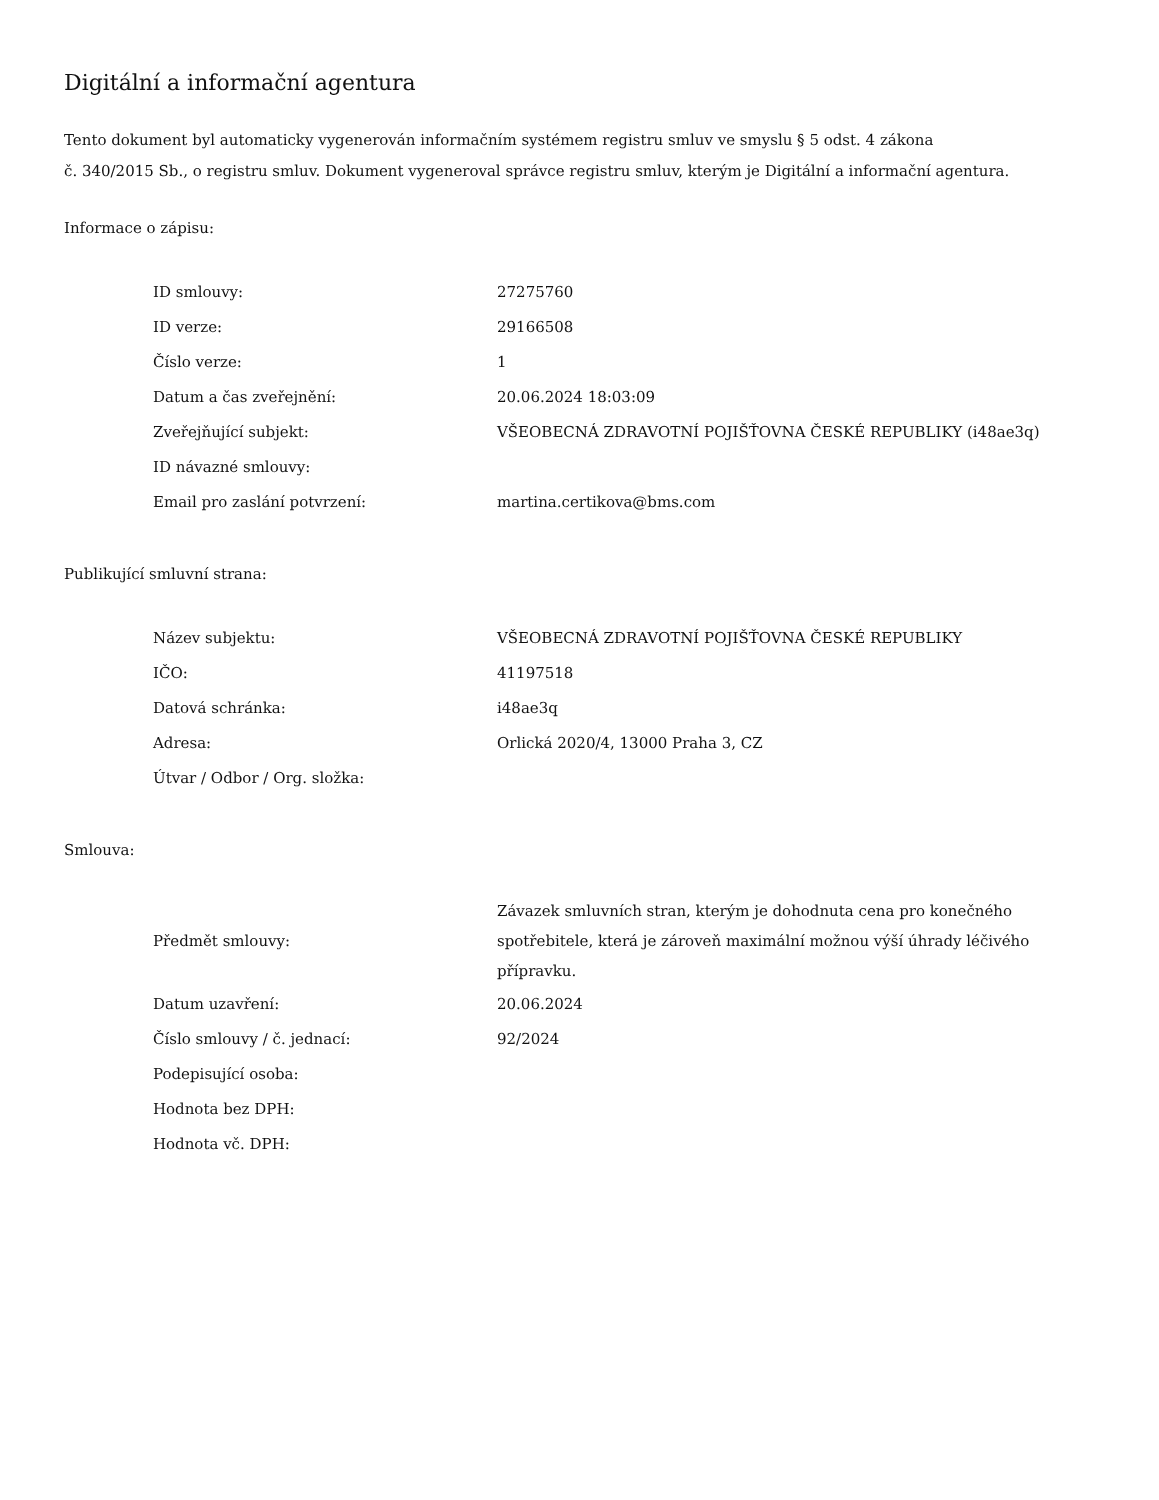Digitální a informační agentura
Tento dokument byl automaticky vygenerován informačním systémem registru smluv ve smyslu § 5 odst. 4 zákona
č. 340/2015 Sb., o registru smluv. Dokument vygeneroval správce registru smluv, kterým je Digitální a informační agentura.
Informace o zápisu:
| ID smlouvy: | 27275760 |
| ID verze: | 29166508 |
| Číslo verze: | 1 |
| Datum a čas zveřejnění: | 20.06.2024 18:03:09 |
| Zveřejňující subjekt: | VŠEOBECNÁ ZDRAVOTNÍ POJIŠŤOVNA ČESKÉ REPUBLIKY (i48ae3q) |
| ID návazné smlouvy: | |
| Email pro zaslání potvrzení: | martina.certikova@bms.com |
Publikující smluvní strana:
| Název subjektu: | VŠEOBECNÁ ZDRAVOTNÍ POJIŠŤOVNA ČESKÉ REPUBLIKY |
| IČO: | 41197518 |
| Datová schránka: | i48ae3q |
| Adresa: | Orlická 2020/4, 13000 Praha 3, CZ |
| Útvar / Odbor / Org. složka: | |
Smlouva:
| Předmět smlouvy: | Závazek smluvních stran, kterým je dohodnuta cena pro konečného spotřebitele, která je zároveň maximální možnou výší úhrady léčivého přípravku. |
| Datum uzavření: | 20.06.2024 |
| Číslo smlouvy / č. jednací: | 92/2024 |
| Podepisující osoba: | |
| Hodnota bez DPH: | |
| Hodnota vč. DPH: | |